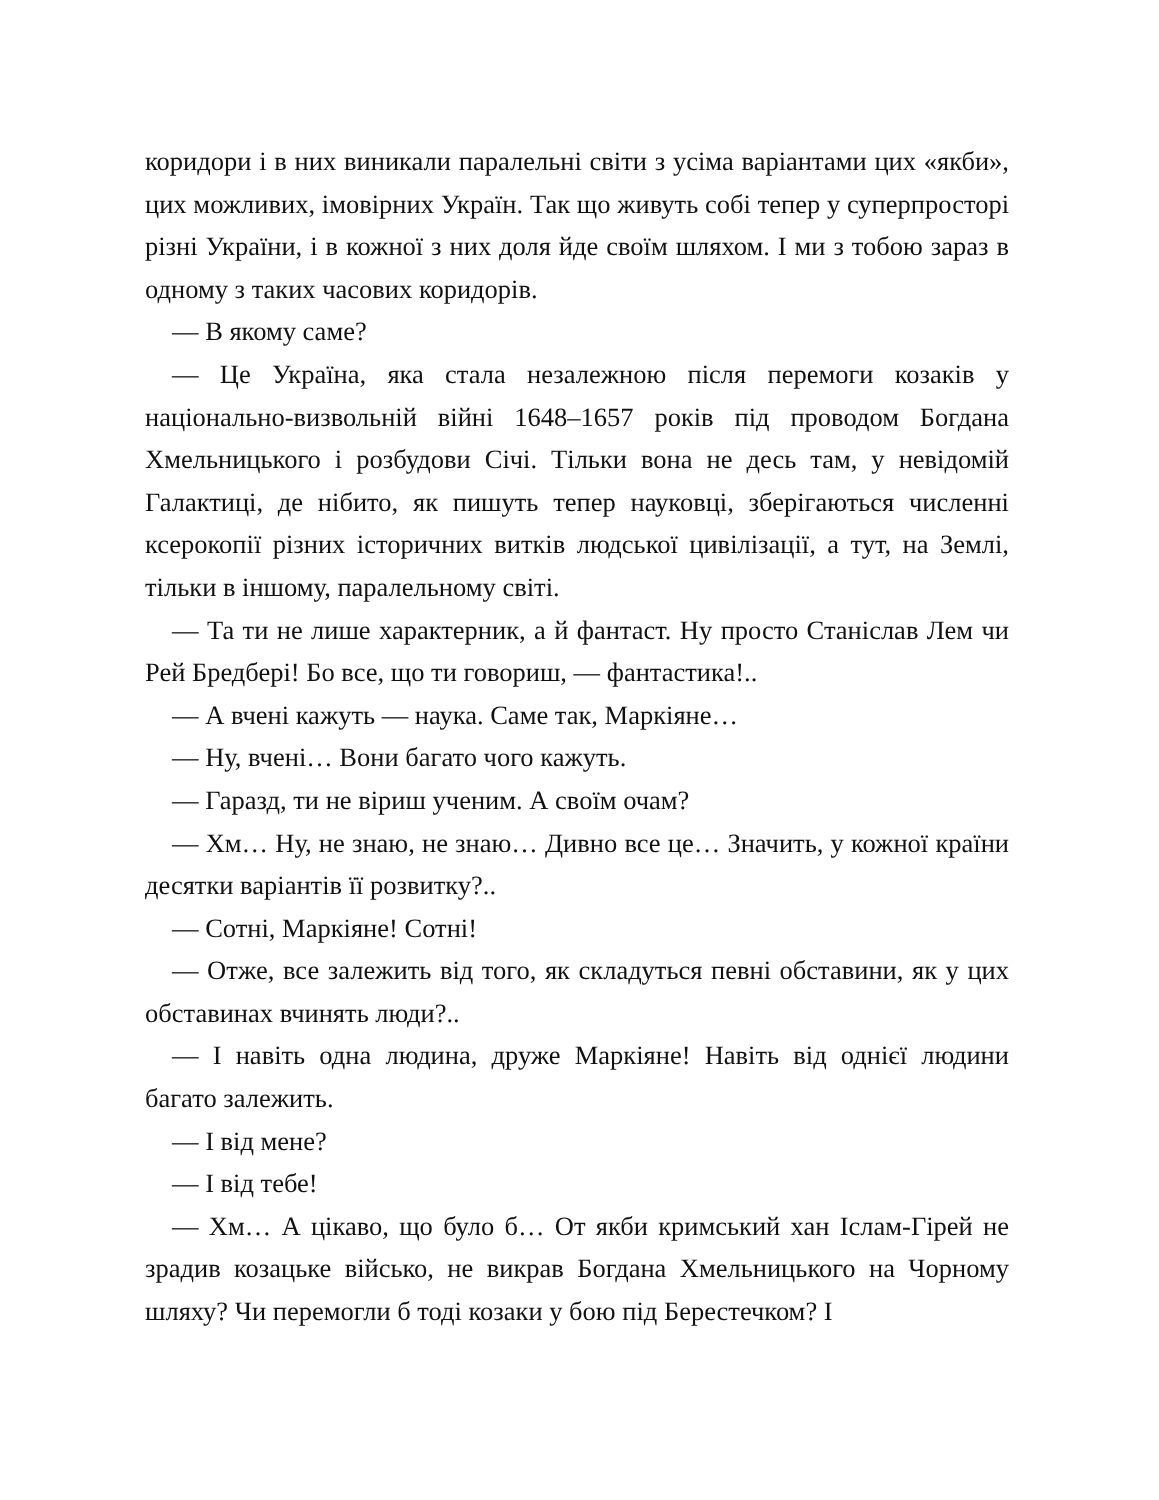коридори і в них виникали паралельні світи з усіма варіантами цих «якби», цих можливих, імовірних Україн. Так що живуть собі тепер у суперпросторі різні України, і в кожної з них доля йде своїм шляхом. І ми з тобою зараз в одному з таких часових коридорів.
— В якому саме?
— Це Україна, яка стала незалежною після перемоги козаків у національно-визвольній війні 1648–1657 років під проводом Богдана Хмельницького і розбудови Січі. Тільки вона не десь там, у невідомій Галактиці, де нібито, як пишуть тепер науковці, зберігаються численні ксерокопії різних історичних витків людської цивілізації, а тут, на Землі, тільки в іншому, паралельному світі.
— Та ти не лише характерник, а й фантаст. Ну просто Станіслав Лем чи Рей Бредбері! Бо все, що ти говориш, — фантастика!..
— А вчені кажуть — наука. Саме так, Маркіяне…
— Ну, вчені… Вони багато чого кажуть.
— Гаразд, ти не віриш ученим. А своїм очам?
— Хм… Ну, не знаю, не знаю… Дивно все це… Значить, у кожної країни десятки варіантів її розвитку?..
— Сотні, Маркіяне! Сотні!
— Отже, все залежить від того, як складуться певні обставини, як у цих обставинах вчинять люди?..
— І навіть одна людина, друже Маркіяне! Навіть від однієї людини багато залежить.
— І від мене?
— І від тебе!
— Хм… А цікаво, що було б… От якби кримський хан Іслам-Гірей не зрадив козацьке військо, не викрав Богдана Хмельницького на Чорному шляху? Чи перемогли б тоді козаки у бою під Берестечком? І